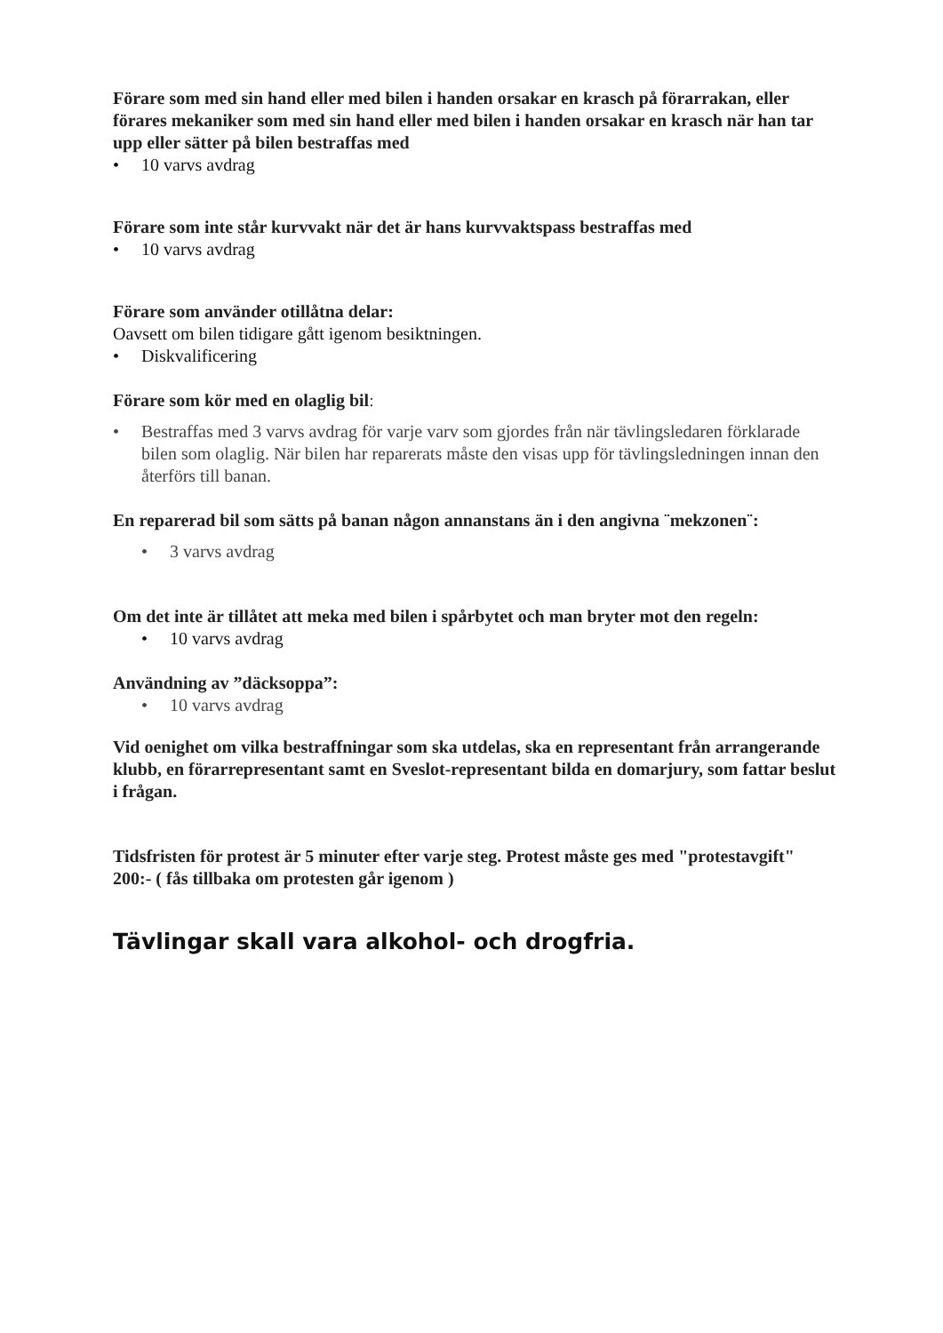Förare som med sin hand eller med bilen i handen orsakar en krasch på förarrakan, eller förares mekaniker som med sin hand eller med bilen i handen orsakar en krasch när han tar upp eller sätter på bilen bestraffas med
• 10 varvs avdrag
Förare som inte står kurvvakt när det är hans kurvvaktspass bestraffas med
• 10 varvs avdrag
Förare som använder otillåtna delar:
Oavsett om bilen tidigare gått igenom besiktningen.
• Diskvalificering
Förare som kör med en olaglig bil:
• Bestraffas med 3 varvs avdrag för varje varv som gjordes från när tävlingsledaren förklarade bilen som olaglig. När bilen har reparerats måste den visas upp för tävlingsledningen innan den återförs till banan.
En reparerad bil som sätts på banan någon annanstans än i den angivna ¨mekzonen¨:
• 3 varvs avdrag
Om det inte är tillåtet att meka med bilen i spårbytet och man bryter mot den regeln:
• 10 varvs avdrag
Användning av ”däcksoppa”:
• 10 varvs avdrag
Vid oenighet om vilka bestraffningar som ska utdelas, ska en representant från arrangerande klubb, en förarrepresentant samt en Sveslot-representant bilda en domarjury, som fattar beslut i frågan.
Tidsfristen för protest är 5 minuter efter varje steg. Protest måste ges med "protestavgift" 200:- ( fås tillbaka om protesten går igenom )
Tävlingar skall vara alkohol- och drogfria.